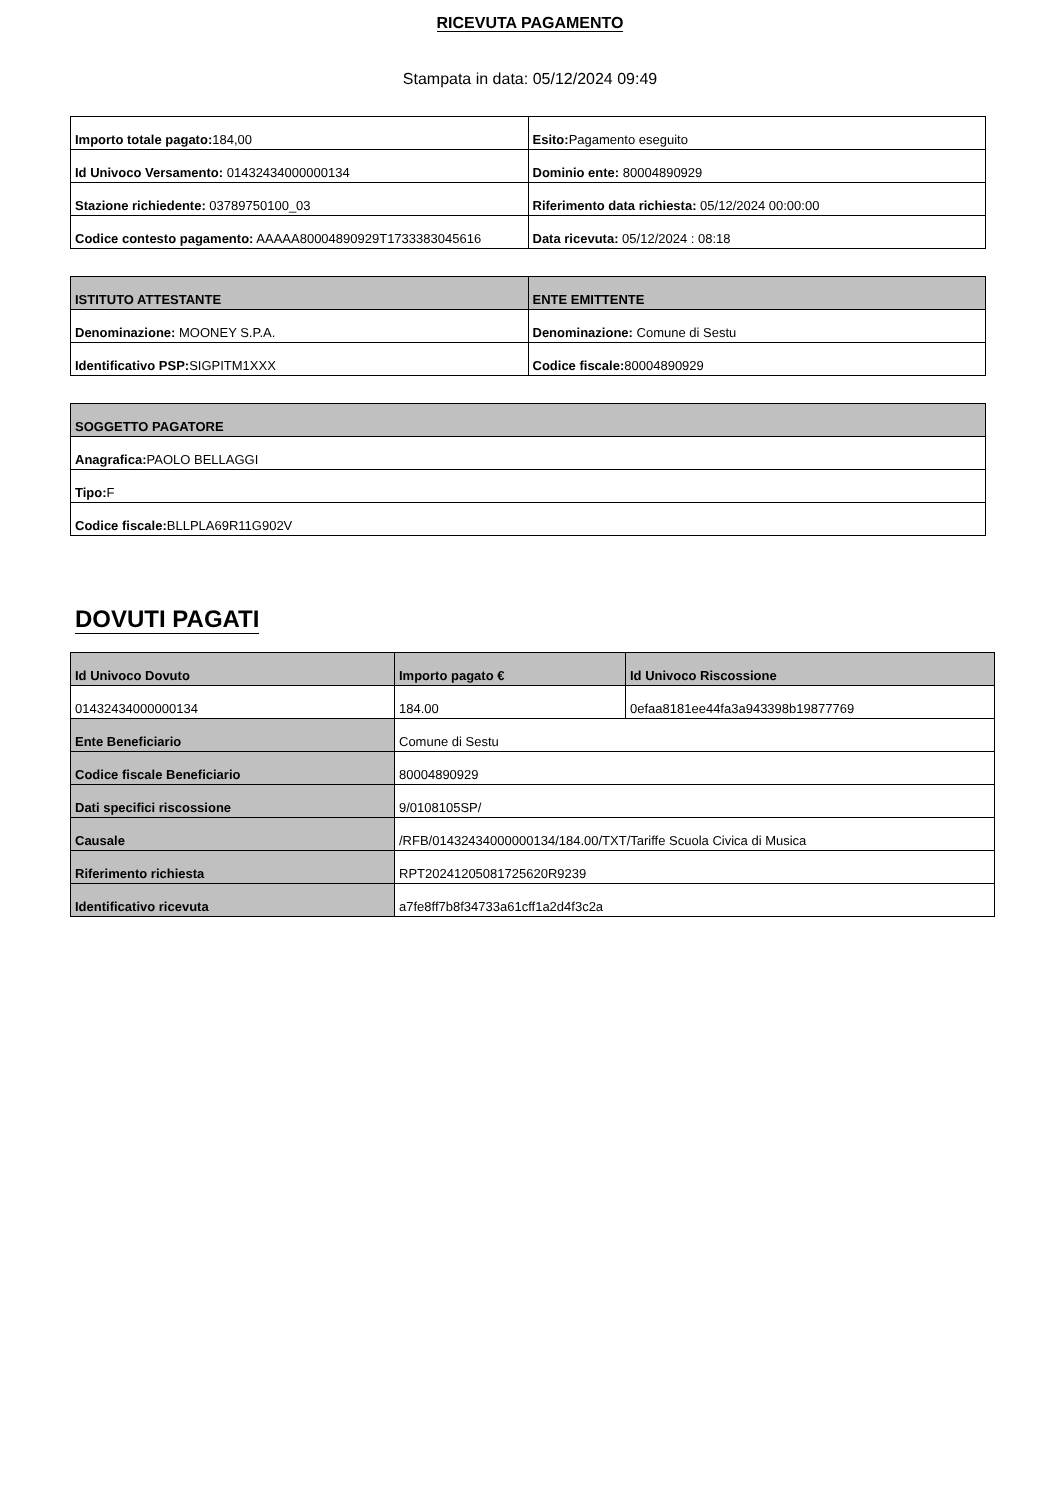RICEVUTA PAGAMENTO
Stampata in data: 05/12/2024 09:49
| Importo totale pagato: 184,00 | Esito: Pagamento eseguito |
| Id Univoco Versamento: 01432434000000134 | Dominio ente: 80004890929 |
| Stazione richiedente: 03789750100_03 | Riferimento data richiesta: 05/12/2024 00:00:00 |
| Codice contesto pagamento: AAAAA80004890929T1733383045616 | Data ricevuta: 05/12/2024 : 08:18 |
| ISTITUTO ATTESTANTE | ENTE EMITTENTE |
| --- | --- |
| Denominazione: MOONEY S.P.A. | Denominazione: Comune di Sestu |
| Identificativo PSP: SIGPITM1XXX | Codice fiscale: 80004890929 |
| SOGGETTO PAGATORE |
| --- |
| Anagrafica: PAOLO BELLAGGI |
| Tipo: F |
| Codice fiscale: BLLPLA69R11G902V |
DOVUTI PAGATI
| Id Univoco Dovuto | Importo pagato € | Id Univoco Riscossione |
| --- | --- | --- |
| 01432434000000134 | 184.00 | 0efaa8181ee44fa3a943398b19877769 |
| Ente Beneficiario | Comune di Sestu | |
| Codice fiscale Beneficiario | 80004890929 | |
| Dati specifici riscossione | 9/0108105SP/ | |
| Causale | /RFB/01432434000000134/184.00/TXT/Tariffe Scuola Civica di Musica | |
| Riferimento richiesta | RPT20241205081725620R9239 | |
| Identificativo ricevuta | a7fe8ff7b8f34733a61cff1a2d4f3c2a | |